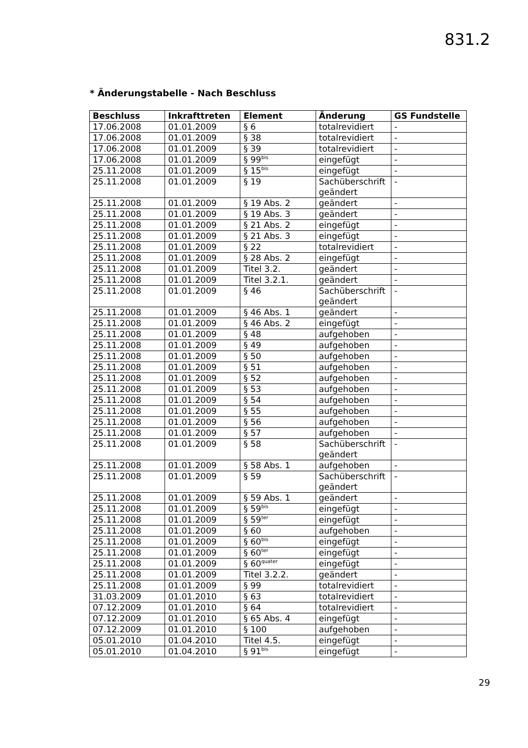831.2
* Änderungstabelle - Nach Beschluss
| Beschluss | Inkrafttreten | Element | Änderung | GS Fundstelle |
| --- | --- | --- | --- | --- |
| 17.06.2008 | 01.01.2009 | § 6 | totalrevidiert | - |
| 17.06.2008 | 01.01.2009 | § 38 | totalrevidiert | - |
| 17.06.2008 | 01.01.2009 | § 39 | totalrevidiert | - |
| 17.06.2008 | 01.01.2009 | § 99<sup>bis</sup> | eingefügt | - |
| 25.11.2008 | 01.01.2009 | § 15<sup>bis</sup> | eingefügt | - |
| 25.11.2008 | 01.01.2009 | § 19 | Sachüberschrift geändert | - |
| 25.11.2008 | 01.01.2009 | § 19 Abs. 2 | geändert | - |
| 25.11.2008 | 01.01.2009 | § 19 Abs. 3 | geändert | - |
| 25.11.2008 | 01.01.2009 | § 21 Abs. 2 | eingefügt | - |
| 25.11.2008 | 01.01.2009 | § 21 Abs. 3 | eingefügt | - |
| 25.11.2008 | 01.01.2009 | § 22 | totalrevidiert | - |
| 25.11.2008 | 01.01.2009 | § 28 Abs. 2 | eingefügt | - |
| 25.11.2008 | 01.01.2009 | Titel 3.2. | geändert | - |
| 25.11.2008 | 01.01.2009 | Titel 3.2.1. | geändert | - |
| 25.11.2008 | 01.01.2009 | § 46 | Sachüberschrift geändert | - |
| 25.11.2008 | 01.01.2009 | § 46 Abs. 1 | geändert | - |
| 25.11.2008 | 01.01.2009 | § 46 Abs. 2 | eingefügt | - |
| 25.11.2008 | 01.01.2009 | § 48 | aufgehoben | - |
| 25.11.2008 | 01.01.2009 | § 49 | aufgehoben | - |
| 25.11.2008 | 01.01.2009 | § 50 | aufgehoben | - |
| 25.11.2008 | 01.01.2009 | § 51 | aufgehoben | - |
| 25.11.2008 | 01.01.2009 | § 52 | aufgehoben | - |
| 25.11.2008 | 01.01.2009 | § 53 | aufgehoben | - |
| 25.11.2008 | 01.01.2009 | § 54 | aufgehoben | - |
| 25.11.2008 | 01.01.2009 | § 55 | aufgehoben | - |
| 25.11.2008 | 01.01.2009 | § 56 | aufgehoben | - |
| 25.11.2008 | 01.01.2009 | § 57 | aufgehoben | - |
| 25.11.2008 | 01.01.2009 | § 58 | Sachüberschrift geändert | - |
| 25.11.2008 | 01.01.2009 | § 58 Abs. 1 | aufgehoben | - |
| 25.11.2008 | 01.01.2009 | § 59 | Sachüberschrift geändert | - |
| 25.11.2008 | 01.01.2009 | § 59 Abs. 1 | geändert | - |
| 25.11.2008 | 01.01.2009 | § 59<sup>bis</sup> | eingefügt | - |
| 25.11.2008 | 01.01.2009 | § 59<sup>ter</sup> | eingefügt | - |
| 25.11.2008 | 01.01.2009 | § 60 | aufgehoben | - |
| 25.11.2008 | 01.01.2009 | § 60<sup>bis</sup> | eingefügt | - |
| 25.11.2008 | 01.01.2009 | § 60<sup>ter</sup> | eingefügt | - |
| 25.11.2008 | 01.01.2009 | § 60<sup>quater</sup> | eingefügt | - |
| 25.11.2008 | 01.01.2009 | Titel 3.2.2. | geändert | - |
| 25.11.2008 | 01.01.2009 | § 99 | totalrevidiert | - |
| 31.03.2009 | 01.01.2010 | § 63 | totalrevidiert | - |
| 07.12.2009 | 01.01.2010 | § 64 | totalrevidiert | - |
| 07.12.2009 | 01.01.2010 | § 65 Abs. 4 | eingefügt | - |
| 07.12.2009 | 01.01.2010 | § 100 | aufgehoben | - |
| 05.01.2010 | 01.04.2010 | Titel 4.5. | eingefügt | - |
| 05.01.2010 | 01.04.2010 | § 91<sup>bis</sup> | eingefügt | - |
29